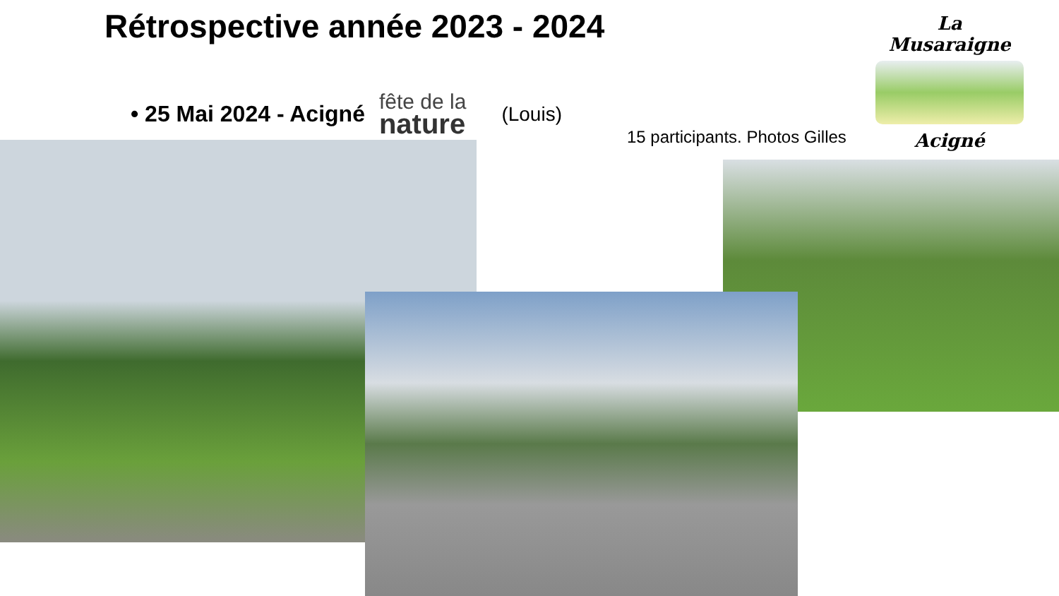Rétrospective année 2023 - 2024
• 25 Mai 2024 - Acigné fête de la
nature (Louis)
La Musaraigne
Acigné
15 participants. Photos Gilles